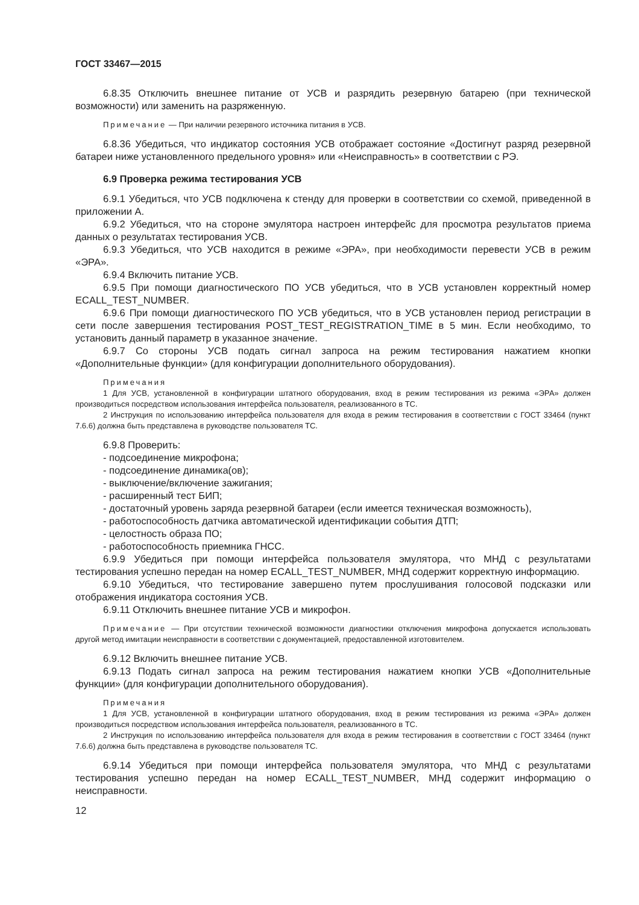ГОСТ 33467—2015
6.8.35 Отключить внешнее питание от УСВ и разрядить резервную батарею (при технической возможности) или заменить на разряженную.
Примечание — При наличии резервного источника питания в УСВ.
6.8.36 Убедиться, что индикатор состояния УСВ отображает состояние «Достигнут разряд резервной батареи ниже установленного предельного уровня» или «Неисправность» в соответствии с РЭ.
6.9 Проверка режима тестирования УСВ
6.9.1 Убедиться, что УСВ подключена к стенду для проверки в соответствии со схемой, приведенной в приложении А.
6.9.2 Убедиться, что на стороне эмулятора настроен интерфейс для просмотра результатов приема данных о результатах тестирования УСВ.
6.9.3 Убедиться, что УСВ находится в режиме «ЭРА», при необходимости перевести УСВ в режим «ЭРА».
6.9.4 Включить питание УСВ.
6.9.5 При помощи диагностического ПО УСВ убедиться, что в УСВ установлен корректный номер ECALL_TEST_NUMBER.
6.9.6 При помощи диагностического ПО УСВ убедиться, что в УСВ установлен период регистрации в сети после завершения тестирования POST_TEST_REGISTRATION_TIME в 5 мин. Если необходимо, то установить данный параметр в указанное значение.
6.9.7 Со стороны УСВ подать сигнал запроса на режим тестирования нажатием кнопки «Дополнительные функции» (для конфигурации дополнительного оборудования).
Примечания
1 Для УСВ, установленной в конфигурации штатного оборудования, вход в режим тестирования из режима «ЭРА» должен производиться посредством использования интерфейса пользователя, реализованного в ТС.
2 Инструкция по использованию интерфейса пользователя для входа в режим тестирования в соответствии с ГОСТ 33464 (пункт 7.6.6) должна быть представлена в руководстве пользователя ТС.
6.9.8 Проверить:
- подсоединение микрофона;
- подсоединение динамика(ов);
- выключение/включение зажигания;
- расширенный тест БИП;
- достаточный уровень заряда резервной батареи (если имеется техническая возможность),
- работоспособность датчика автоматической идентификации события ДТП;
- целостность образа ПО;
- работоспособность приемника ГНСС.
6.9.9 Убедиться при помощи интерфейса пользователя эмулятора, что МНД с результатами тестирования успешно передан на номер ECALL_TEST_NUMBER, МНД содержит корректную информацию.
6.9.10 Убедиться, что тестирование завершено путем прослушивания голосовой подсказки или отображения индикатора состояния УСВ.
6.9.11 Отключить внешнее питание УСВ и микрофон.
Примечание — При отсутствии технической возможности диагностики отключения микрофона допускается использовать другой метод имитации неисправности в соответствии с документацией, предоставленной изготовителем.
6.9.12 Включить внешнее питание УСВ.
6.9.13 Подать сигнал запроса на режим тестирования нажатием кнопки УСВ «Дополнительные функции» (для конфигурации дополнительного оборудования).
Примечания
1 Для УСВ, установленной в конфигурации штатного оборудования, вход в режим тестирования из режима «ЭРА» должен производиться посредством использования интерфейса пользователя, реализованного в ТС.
2 Инструкция по использованию интерфейса пользователя для входа в режим тестирования в соответствии с ГОСТ 33464 (пункт 7.6.6) должна быть представлена в руководстве пользователя ТС.
6.9.14 Убедиться при помощи интерфейса пользователя эмулятора, что МНД с результатами тестирования успешно передан на номер ECALL_TEST_NUMBER, МНД содержит информацию о неисправности.
12